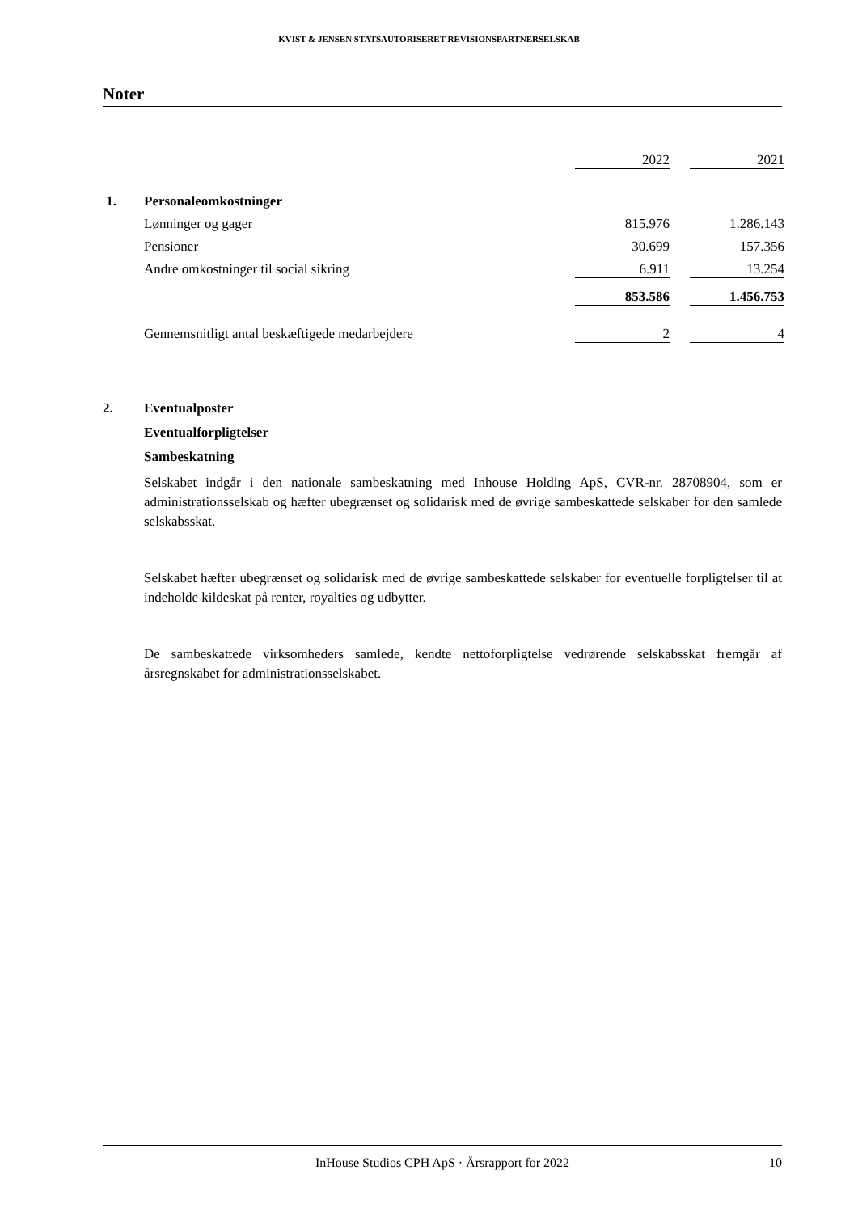KVIST & JENSEN STATSAUTORISERET REVISIONSPARTNERSELSKAB
Noter
| | | 2022 | | 2021 |
| 1. | Personaleomkostninger | | | |
| | Lønninger og gager | 815.976 | | 1.286.143 |
| | Pensioner | 30.699 | | 157.356 |
| | Andre omkostninger til social sikring | 6.911 | | 13.254 |
| | | 853.586 | | 1.456.753 |
| | Gennemsnitligt antal beskæftigede medarbejdere | 2 | | 4 |
2. Eventualposter
Eventualforpligtelser
Sambeskatning
Selskabet indgår i den nationale sambeskatning med Inhouse Holding ApS, CVR-nr. 28708904, som er administrationsselskab og hæfter ubegrænset og solidarisk med de øvrige sambeskattede selskaber for den samlede selskabsskat.
Selskabet hæfter ubegrænset og solidarisk med de øvrige sambeskattede selskaber for eventuelle forpligtelser til at indeholde kildeskat på renter, royalties og udbytter.
De sambeskattede virksomheders samlede, kendte nettoforpligtelse vedrørende selskabsskat fremgår af årsregnskabet for administrationsselskabet.
InHouse Studios CPH ApS · Årsrapport for 2022 10